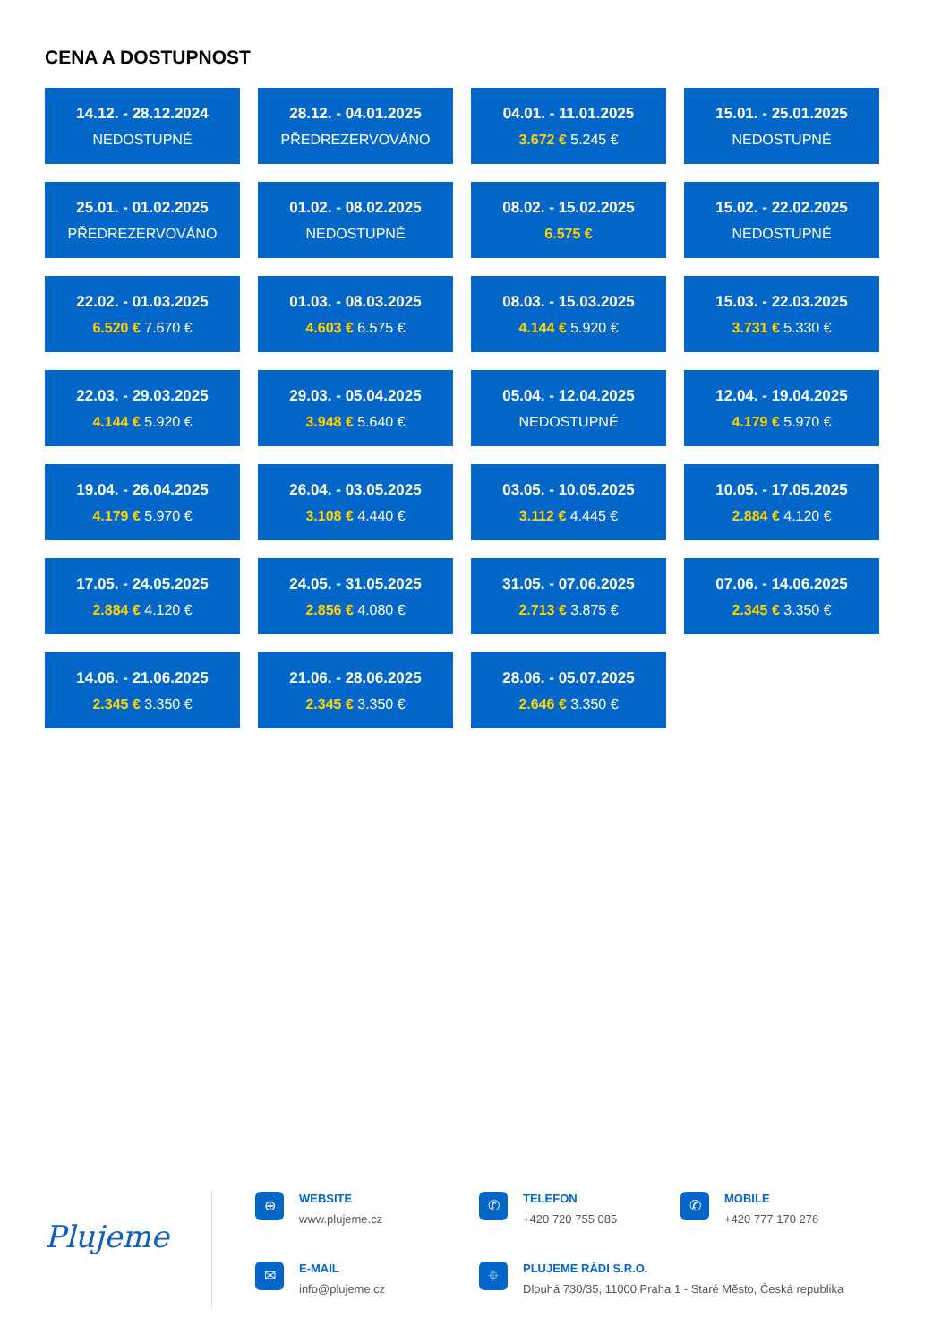CENA A DOSTUPNOST
14.12. - 28.12.2024
NEDOSTUPNÉ
28.12. - 04.01.2025
PŘEDREZERVOVÁNO
04.01. - 11.01.2025
3.672 € 5.245 €
15.01. - 25.01.2025
NEDOSTUPNÉ
25.01. - 01.02.2025
PŘEDREZERVOVÁNO
01.02. - 08.02.2025
NEDOSTUPNÉ
08.02. - 15.02.2025
6.575 €
15.02. - 22.02.2025
NEDOSTUPNÉ
22.02. - 01.03.2025
6.520 € 7.670 €
01.03. - 08.03.2025
4.603 € 6.575 €
08.03. - 15.03.2025
4.144 € 5.920 €
15.03. - 22.03.2025
3.731 € 5.330 €
22.03. - 29.03.2025
4.144 € 5.920 €
29.03. - 05.04.2025
3.948 € 5.640 €
05.04. - 12.04.2025
NEDOSTUPNÉ
12.04. - 19.04.2025
4.179 € 5.970 €
19.04. - 26.04.2025
4.179 € 5.970 €
26.04. - 03.05.2025
3.108 € 4.440 €
03.05. - 10.05.2025
3.112 € 4.445 €
10.05. - 17.05.2025
2.884 € 4.120 €
17.05. - 24.05.2025
2.884 € 4.120 €
24.05. - 31.05.2025
2.856 € 4.080 €
31.05. - 07.06.2025
2.713 € 3.875 €
07.06. - 14.06.2025
2.345 € 3.350 €
14.06. - 21.06.2025
2.345 € 3.350 €
21.06. - 28.06.2025
2.345 € 3.350 €
28.06. - 05.07.2025
2.646 € 3.350 €
Plujeme
⊕
WEBSITE
www.plujeme.cz
✆
TELEFON
+420 720 755 085
✆
MOBILE
+420 777 170 276
✉
E-MAIL
info@plujeme.cz
⌖
PLUJEME RÁDI S.R.O.
Dlouhá 730/35, 11000 Praha 1 - Staré Město, Česká republika